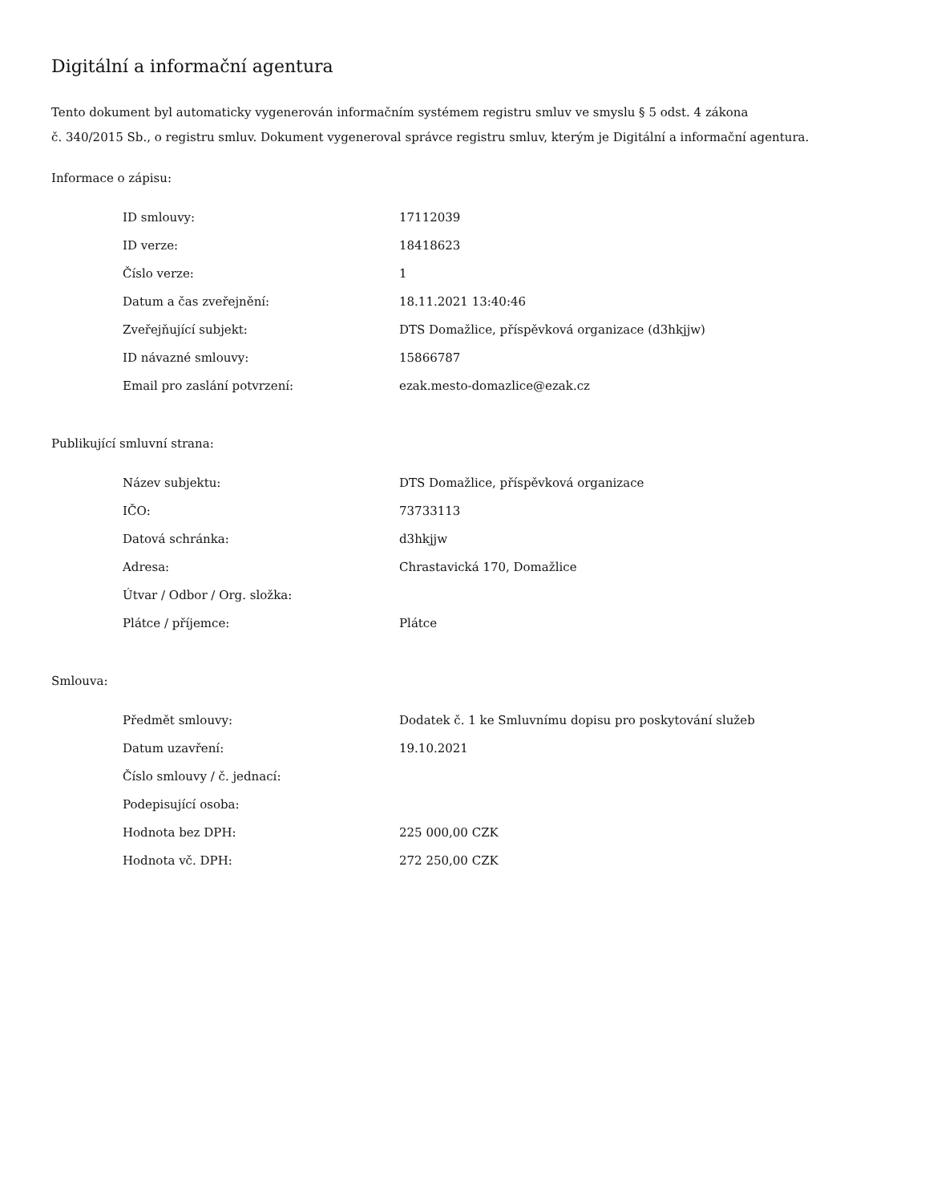Digitální a informační agentura
Tento dokument byl automaticky vygenerován informačním systémem registru smluv ve smyslu § 5 odst. 4 zákona
č. 340/2015 Sb., o registru smluv. Dokument vygeneroval správce registru smluv, kterým je Digitální a informační agentura.
Informace o zápisu:
| ID smlouvy: | 17112039 |
| ID verze: | 18418623 |
| Číslo verze: | 1 |
| Datum a čas zveřejnění: | 18.11.2021 13:40:46 |
| Zveřejňující subjekt: | DTS Domažlice, příspěvková organizace (d3hkjjw) |
| ID návazné smlouvy: | 15866787 |
| Email pro zaslání potvrzení: | ezak.mesto-domazlice@ezak.cz |
Publikující smluvní strana:
| Název subjektu: | DTS Domažlice, příspěvková organizace |
| IČO: | 73733113 |
| Datová schránka: | d3hkjjw |
| Adresa: | Chrastavická 170, Domažlice |
| Útvar / Odbor / Org. složka: | |
| Plátce / příjemce: | Plátce |
Smlouva:
| Předmět smlouvy: | Dodatek č. 1 ke Smluvnímu dopisu pro poskytování služeb |
| Datum uzavření: | 19.10.2021 |
| Číslo smlouvy / č. jednací: | |
| Podepisující osoba: | |
| Hodnota bez DPH: | 225 000,00 CZK |
| Hodnota vč. DPH: | 272 250,00 CZK |